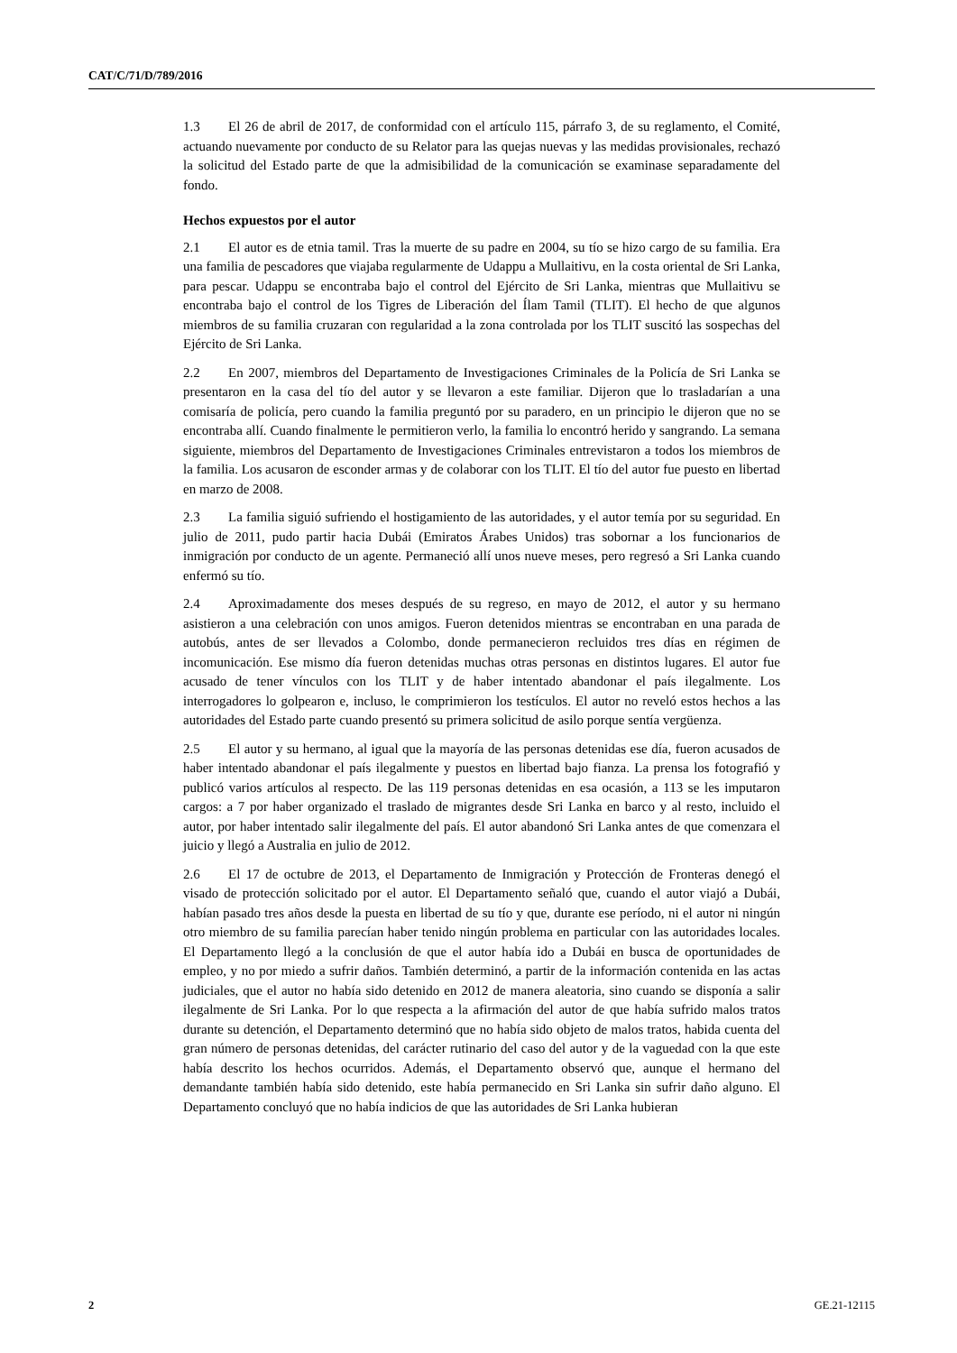CAT/C/71/D/789/2016
1.3 El 26 de abril de 2017, de conformidad con el artículo 115, párrafo 3, de su reglamento, el Comité, actuando nuevamente por conducto de su Relator para las quejas nuevas y las medidas provisionales, rechazó la solicitud del Estado parte de que la admisibilidad de la comunicación se examinase separadamente del fondo.
Hechos expuestos por el autor
2.1 El autor es de etnia tamil. Tras la muerte de su padre en 2004, su tío se hizo cargo de su familia. Era una familia de pescadores que viajaba regularmente de Udappu a Mullaitivu, en la costa oriental de Sri Lanka, para pescar. Udappu se encontraba bajo el control del Ejército de Sri Lanka, mientras que Mullaitivu se encontraba bajo el control de los Tigres de Liberación del Ílam Tamil (TLIT). El hecho de que algunos miembros de su familia cruzaran con regularidad a la zona controlada por los TLIT suscitó las sospechas del Ejército de Sri Lanka.
2.2 En 2007, miembros del Departamento de Investigaciones Criminales de la Policía de Sri Lanka se presentaron en la casa del tío del autor y se llevaron a este familiar. Dijeron que lo trasladarían a una comisaría de policía, pero cuando la familia preguntó por su paradero, en un principio le dijeron que no se encontraba allí. Cuando finalmente le permitieron verlo, la familia lo encontró herido y sangrando. La semana siguiente, miembros del Departamento de Investigaciones Criminales entrevistaron a todos los miembros de la familia. Los acusaron de esconder armas y de colaborar con los TLIT. El tío del autor fue puesto en libertad en marzo de 2008.
2.3 La familia siguió sufriendo el hostigamiento de las autoridades, y el autor temía por su seguridad. En julio de 2011, pudo partir hacia Dubái (Emiratos Árabes Unidos) tras sobornar a los funcionarios de inmigración por conducto de un agente. Permaneció allí unos nueve meses, pero regresó a Sri Lanka cuando enfermó su tío.
2.4 Aproximadamente dos meses después de su regreso, en mayo de 2012, el autor y su hermano asistieron a una celebración con unos amigos. Fueron detenidos mientras se encontraban en una parada de autobús, antes de ser llevados a Colombo, donde permanecieron recluidos tres días en régimen de incomunicación. Ese mismo día fueron detenidas muchas otras personas en distintos lugares. El autor fue acusado de tener vínculos con los TLIT y de haber intentado abandonar el país ilegalmente. Los interrogadores lo golpearon e, incluso, le comprimieron los testículos. El autor no reveló estos hechos a las autoridades del Estado parte cuando presentó su primera solicitud de asilo porque sentía vergüenza.
2.5 El autor y su hermano, al igual que la mayoría de las personas detenidas ese día, fueron acusados de haber intentado abandonar el país ilegalmente y puestos en libertad bajo fianza. La prensa los fotografió y publicó varios artículos al respecto. De las 119 personas detenidas en esa ocasión, a 113 se les imputaron cargos: a 7 por haber organizado el traslado de migrantes desde Sri Lanka en barco y al resto, incluido el autor, por haber intentado salir ilegalmente del país. El autor abandonó Sri Lanka antes de que comenzara el juicio y llegó a Australia en julio de 2012.
2.6 El 17 de octubre de 2013, el Departamento de Inmigración y Protección de Fronteras denegó el visado de protección solicitado por el autor. El Departamento señaló que, cuando el autor viajó a Dubái, habían pasado tres años desde la puesta en libertad de su tío y que, durante ese período, ni el autor ni ningún otro miembro de su familia parecían haber tenido ningún problema en particular con las autoridades locales. El Departamento llegó a la conclusión de que el autor había ido a Dubái en busca de oportunidades de empleo, y no por miedo a sufrir daños. También determinó, a partir de la información contenida en las actas judiciales, que el autor no había sido detenido en 2012 de manera aleatoria, sino cuando se disponía a salir ilegalmente de Sri Lanka. Por lo que respecta a la afirmación del autor de que había sufrido malos tratos durante su detención, el Departamento determinó que no había sido objeto de malos tratos, habida cuenta del gran número de personas detenidas, del carácter rutinario del caso del autor y de la vaguedad con la que este había descrito los hechos ocurridos. Además, el Departamento observó que, aunque el hermano del demandante también había sido detenido, este había permanecido en Sri Lanka sin sufrir daño alguno. El Departamento concluyó que no había indicios de que las autoridades de Sri Lanka hubieran
2 GE.21-12115